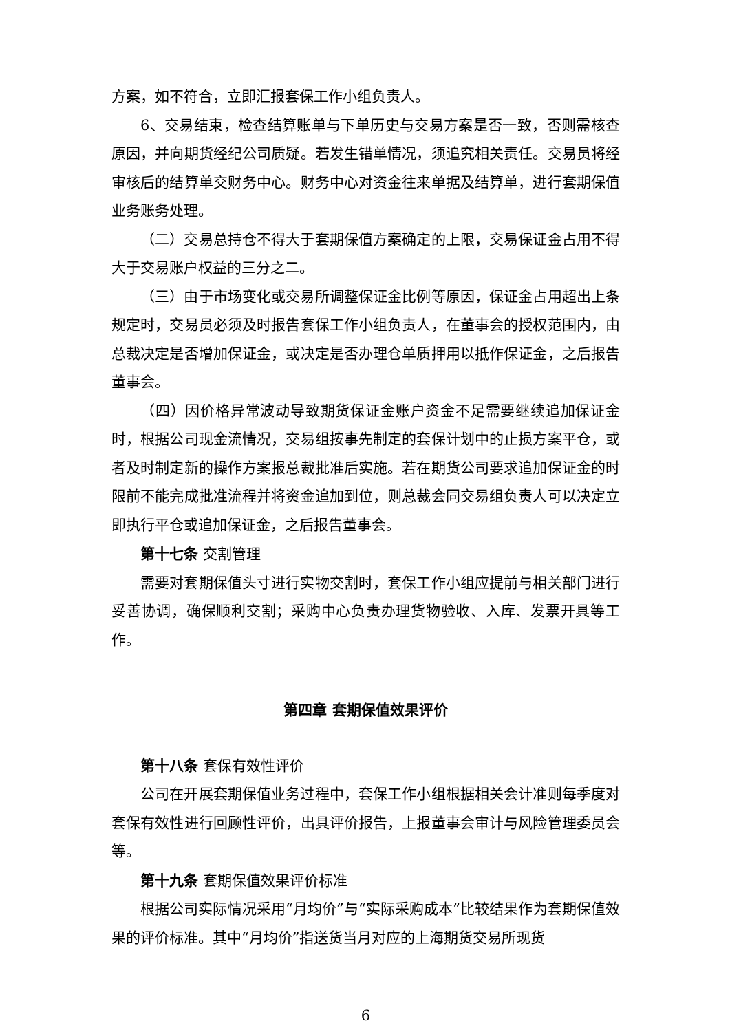方案，如不符合，立即汇报套保工作小组负责人。
6、交易结束，检查结算账单与下单历史与交易方案是否一致，否则需核查原因，并向期货经纪公司质疑。若发生错单情况，须追究相关责任。交易员将经审核后的结算单交财务中心。财务中心对资金往来单据及结算单，进行套期保值业务账务处理。
（二）交易总持仓不得大于套期保值方案确定的上限，交易保证金占用不得大于交易账户权益的三分之二。
（三）由于市场变化或交易所调整保证金比例等原因，保证金占用超出上条规定时，交易员必须及时报告套保工作小组负责人，在董事会的授权范围内，由总裁决定是否增加保证金，或决定是否办理仓单质押用以抵作保证金，之后报告董事会。
（四）因价格异常波动导致期货保证金账户资金不足需要继续追加保证金时，根据公司现金流情况，交易组按事先制定的套保计划中的止损方案平仓，或者及时制定新的操作方案报总裁批准后实施。若在期货公司要求追加保证金的时限前不能完成批准流程并将资金追加到位，则总裁会同交易组负责人可以决定立即执行平仓或追加保证金，之后报告董事会。
第十七条 交割管理
需要对套期保值头寸进行实物交割时，套保工作小组应提前与相关部门进行妥善协调，确保顺利交割；采购中心负责办理货物验收、入库、发票开具等工作。
第四章 套期保值效果评价
第十八条 套保有效性评价
公司在开展套期保值业务过程中，套保工作小组根据相关会计准则每季度对套保有效性进行回顾性评价，出具评价报告，上报董事会审计与风险管理委员会等。
第十九条 套期保值效果评价标准
根据公司实际情况采用“月均价”与“实际采购成本”比较结果作为套期保值效果的评价标准。其中“月均价”指送货当月对应的上海期货交易所现货
6